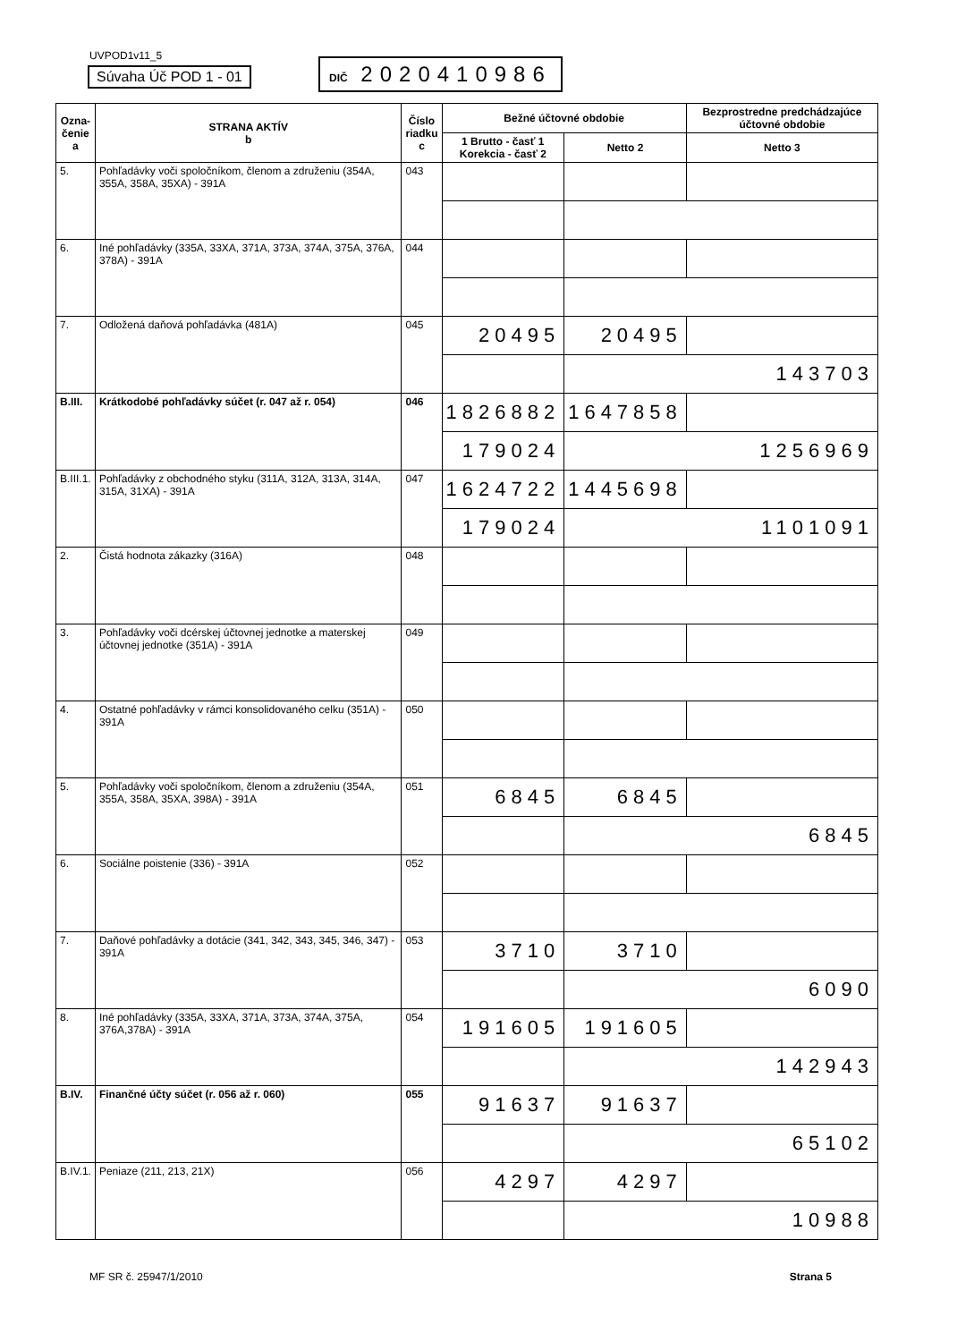UVPOD1v11_5
Súvaha Úč POD 1 - 01
DIČ 2020410986
| Ozna- čenie a | STRANA AKTÍV b | Číslo riadku c | Bežné účtovné obdobie | | Bezprostredne predchádzajúce účtovné obdobie |
| --- | --- | --- | --- | --- | --- |
| | | | 1 Brutto - časť 1 Korekcia - časť 2 | Netto 2 | Netto 3 |
| 5. | Pohľadávky voči spoločníkom, členom a združeniu (354A, 355A, 358A, 35XA) - 391A | 043 | | | |
| 6. | Iné pohľadávky (335A, 33XA, 371A, 373A, 374A, 375A, 376A, 378A) - 391A | 044 | | | |
| 7. | Odložená daňová pohľadávka (481A) | 045 | 20495 | 20495 | |
| | | | | 143703 | |
| B.III. | Krátkodobé pohľadávky súčet (r. 047 až r. 054) | 046 | 1826882 | 1647858 | |
| | | | 179024 | 1256969 | |
| B.III.1. | Pohľadávky z obchodného styku (311A, 312A, 313A, 314A, 315A, 31XA) - 391A | 047 | 1624722 | 1445698 | |
| | | | 179024 | 1101091 | |
| 2. | Čistá hodnota zákazky (316A) | 048 | | | |
| 3. | Pohľadávky voči dcérskej účtovnej jednotke a materskej účtovnej jednotke (351A) - 391A | 049 | | | |
| 4. | Ostatné pohľadávky v rámci konsolidovaného celku (351A) - 391A | 050 | | | |
| 5. | Pohľadávky voči spoločníkom, členom a združeniu (354A, 355A, 358A, 35XA, 398A) - 391A | 051 | 6845 | 6845 | |
| | | | | 6845 | |
| 6. | Sociálne poistenie (336) - 391A | 052 | | | |
| 7. | Daňové pohľadávky a dotácie (341, 342, 343, 345, 346, 347) - 391A | 053 | 3710 | 3710 | |
| | | | | 6090 | |
| 8. | Iné pohľadávky (335A, 33XA, 371A, 373A, 374A, 375A, 376A,378A) - 391A | 054 | 191605 | 191605 | |
| | | | | 142943 | |
| B.IV. | Finančné účty súčet (r. 056 až r. 060) | 055 | 91637 | 91637 | |
| | | | | 65102 | |
| B.IV.1. | Peniaze (211, 213, 21X) | 056 | 4297 | 4297 | |
| | | | | 10988 | |
MF SR č. 25947/1/2010 Strana 5